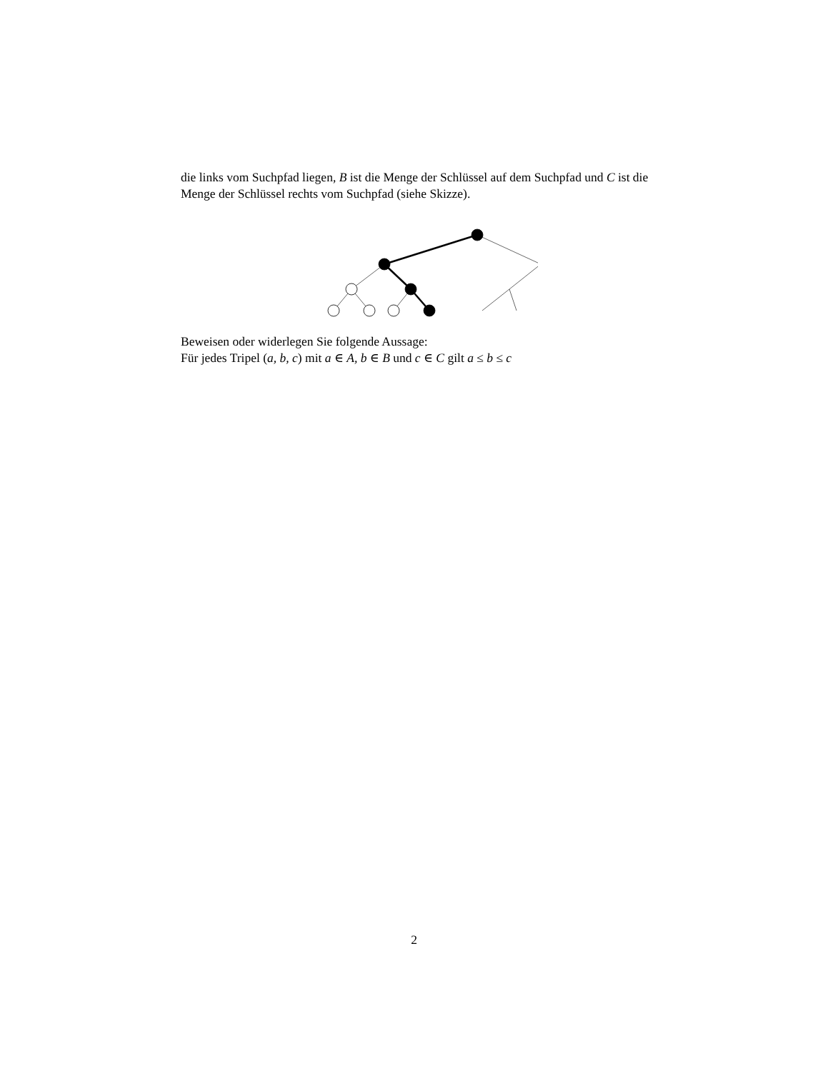die links vom Suchpfad liegen, B ist die Menge der Schlüssel auf dem Suchpfad und C ist die Menge der Schlüssel rechts vom Suchpfad (siehe Skizze).
Beweisen oder widerlegen Sie folgende Aussage:
Für jedes Tripel (a, b, c) mit a ∈ A, b ∈ B und c ∈ C gilt a ≤ b ≤ c
2